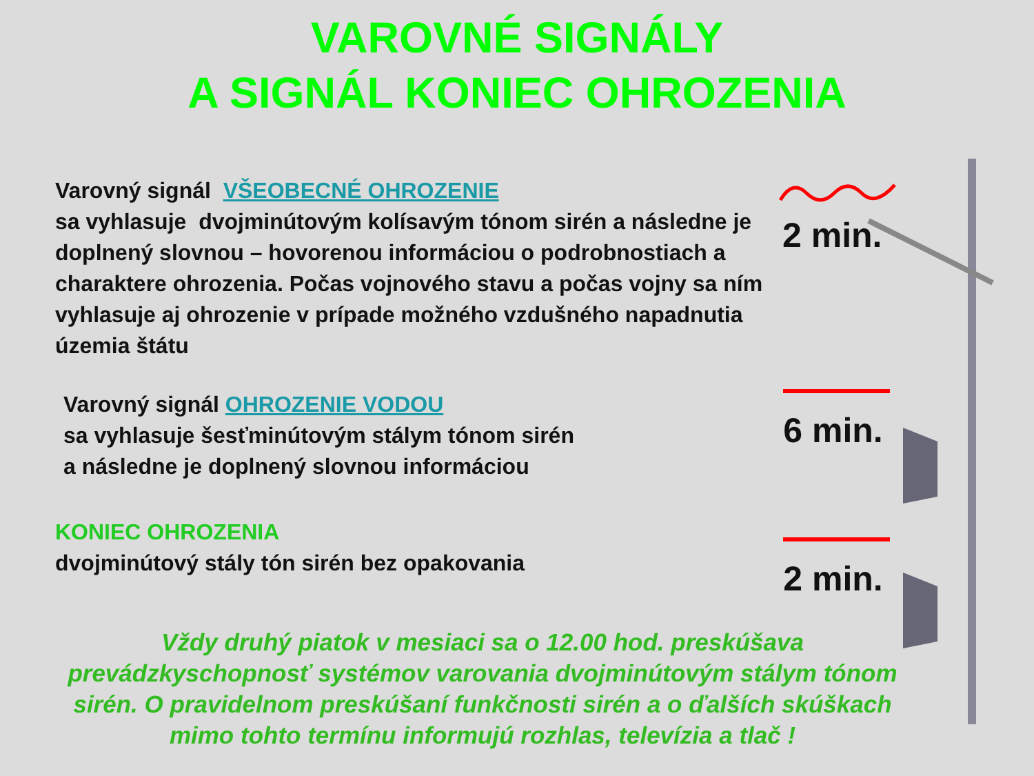VAROVNÉ SIGNÁLY
A SIGNÁL KONIEC OHROZENIA
Varovný signál VŠEOBECNÉ OHROZENIE
sa vyhlasuje dvojminútovým kolísavým tónom sirén a následne je doplnený slovnou – hovorenou informáciou o podrobnostiach a charaktere ohrozenia. Počas vojnového stavu a počas vojny sa ním vyhlasuje aj ohrozenie v prípade možného vzdušného napadnutia územia štátu
2 min.
Varovný signál OHROZENIE VODOU
sa vyhlasuje šesťminútovým stálym tónom sirén
a následne je doplnený slovnou informáciou
6 min.
KONIEC OHROZENIA
dvojminútový stály tón sirén bez opakovania
2 min.
Vždy druhý piatok v mesiaci sa o 12.00 hod. preskúšava
prevádzkyschopnosť systémov varovania dvojminútovým stálym tónom
sirén. O pravidelnom preskúšaní funkčnosti sirén a o ďalších skúškach
mimo tohto termínu informujú rozhlas, televízia a tlač !